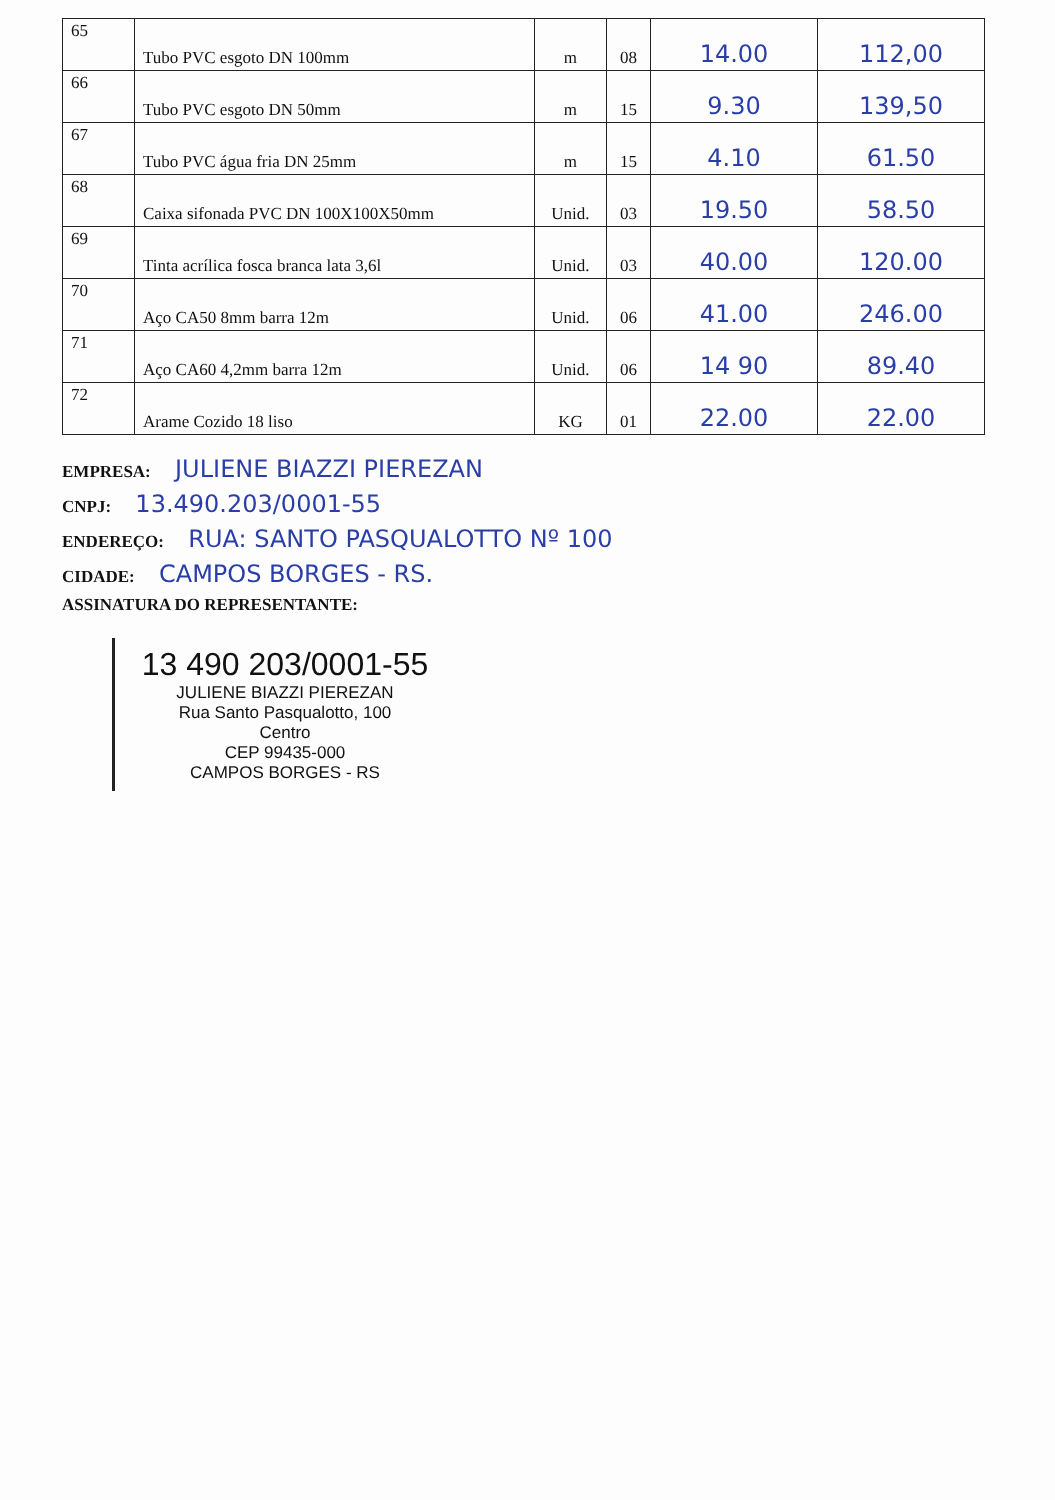| 65 | Tubo PVC esgoto DN 100mm | m | 08 | 14.00 | 112,00 |
| 66 | Tubo PVC esgoto DN 50mm | m | 15 | 9.30 | 139,50 |
| 67 | Tubo PVC água fria DN 25mm | m | 15 | 4.10 | 61.50 |
| 68 | Caixa sifonada PVC DN 100X100X50mm | Unid. | 03 | 19.50 | 58.50 |
| 69 | Tinta acrílica fosca branca lata 3,6l | Unid. | 03 | 40.00 | 120.00 |
| 70 | Aço CA50 8mm barra 12m | Unid. | 06 | 41.00 | 246.00 |
| 71 | Aço CA60 4,2mm barra 12m | Unid. | 06 | 14 90 | 89.40 |
| 72 | Arame Cozido 18 liso | KG | 01 | 22.00 | 22.00 |
EMPRESA: JULIENE BIAZZI PIEREZAN
CNPJ: 13.490.203/0001-55
ENDEREÇO: RUA: SANTO PASQUALOTTO Nº 100
CIDADE: CAMPOS BORGES - RS.
ASSINATURA DO REPRESENTANTE:
13 490 203/0001-55
JULIENE BIAZZI PIEREZAN
Rua Santo Pasqualotto, 100
Centro
CEP 99435-000
CAMPOS BORGES - RS